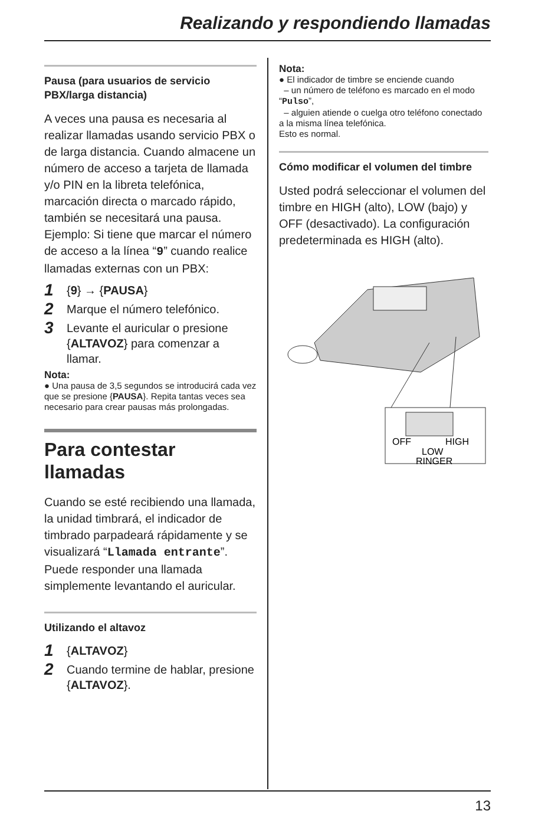Realizando y respondiendo llamadas
Pausa (para usuarios de servicio PBX/larga distancia)
A veces una pausa es necesaria al realizar llamadas usando servicio PBX o de larga distancia. Cuando almacene un número de acceso a tarjeta de llamada y/o PIN en la libreta telefónica, marcación directa o marcado rápido, también se necesitará una pausa.
Ejemplo: Si tiene que marcar el número de acceso a la línea “9” cuando realice llamadas externas con un PBX:
1 {9} → {PAUSA}
2 Marque el número telefónico.
3 Levante el auricular o presione {ALTAVOZ} para comenzar a llamar.
Nota:
● Una pausa de 3,5 segundos se introducirá cada vez que se presione {PAUSA}. Repita tantas veces sea necesario para crear pausas más prolongadas.
Para contestar llamadas
Cuando se esté recibiendo una llamada, la unidad timbrará, el indicador de timbrado parpadeará rápidamente y se visualizará “Llamada entrante”. Puede responder una llamada simplemente levantando el auricular.
Utilizando el altavoz
1 {ALTAVOZ}
2 Cuando termine de hablar, presione {ALTAVOZ}.
Nota:
● El indicador de timbre se enciende cuando
– un número de teléfono es marcado en el modo “Pulso”,
– alguien atiende o cuelga otro teléfono conectado a la misma línea telefónica.
Esto es normal.
Cómo modificar el volumen del timbre
Usted podrá seleccionar el volumen del timbre en HIGH (alto), LOW (bajo) y OFF (desactivado). La configuración predeterminada es HIGH (alto).
OFF
HIGH
LOW
RINGER
13